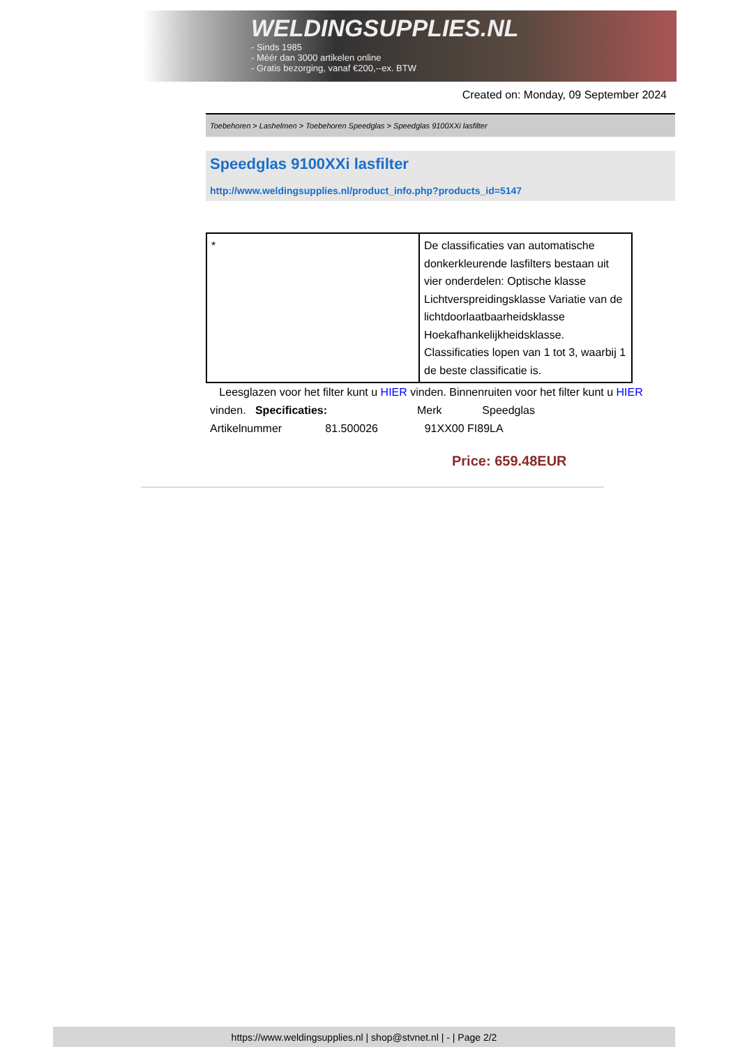WELDINGSUPPLIES.NL
- Sinds 1985
- Méér dan 3000 artikelen online
- Gratis bezorging, vanaf €200,--ex. BTW
Created on: Monday, 09 September 2024
Toebehoren > Lashelmen > Toebehoren Speedglas > Speedglas 9100XXi lasfilter
Speedglas 9100XXi lasfilter
http://www.weldingsupplies.nl/product_info.php?products_id=5147
| * | De classificaties van automatische donkerkleurende lasfilters bestaan uit vier onderdelen: Optische klasse Lichtverspreidingsklasse Variatie van de lichtdoorlaatbaarheidsklasse Hoekafhankelijkheidsklasse. Classificaties lopen van 1 tot 3, waarbij 1 de beste classificatie is. |
Leesglazen voor het filter kunt u HIER vinden. Binnenruiten voor het filter kunt u HIER vinden. Specificaties: Merk Speedglas
Artikelnummer 81.500026 91XX00 FI89LA
Price: 659.48EUR
https://www.weldingsupplies.nl | shop@stvnet.nl | - | Page 2/2